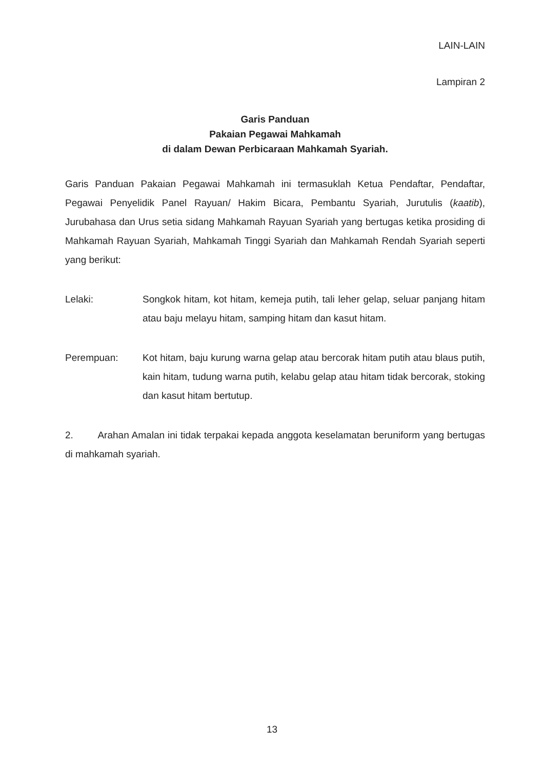LAIN-LAIN
Lampiran 2
Garis Panduan
Pakaian Pegawai Mahkamah
di dalam Dewan Perbicaraan Mahkamah Syariah.
Garis Panduan Pakaian Pegawai Mahkamah ini termasuklah Ketua Pendaftar, Pendaftar, Pegawai Penyelidik Panel Rayuan/ Hakim Bicara, Pembantu Syariah, Jurutulis (kaatib), Jurubahasa dan Urus setia sidang Mahkamah Rayuan Syariah yang bertugas ketika prosiding di Mahkamah Rayuan Syariah, Mahkamah Tinggi Syariah dan Mahkamah Rendah Syariah seperti yang berikut:
Lelaki: Songkok hitam, kot hitam, kemeja putih, tali leher gelap, seluar panjang hitam atau baju melayu hitam, samping hitam dan kasut hitam.
Perempuan: Kot hitam, baju kurung warna gelap atau bercorak hitam putih atau blaus putih, kain hitam, tudung warna putih, kelabu gelap atau hitam tidak bercorak, stoking dan kasut hitam bertutup.
2. Arahan Amalan ini tidak terpakai kepada anggota keselamatan beruniform yang bertugas di mahkamah syariah.
13